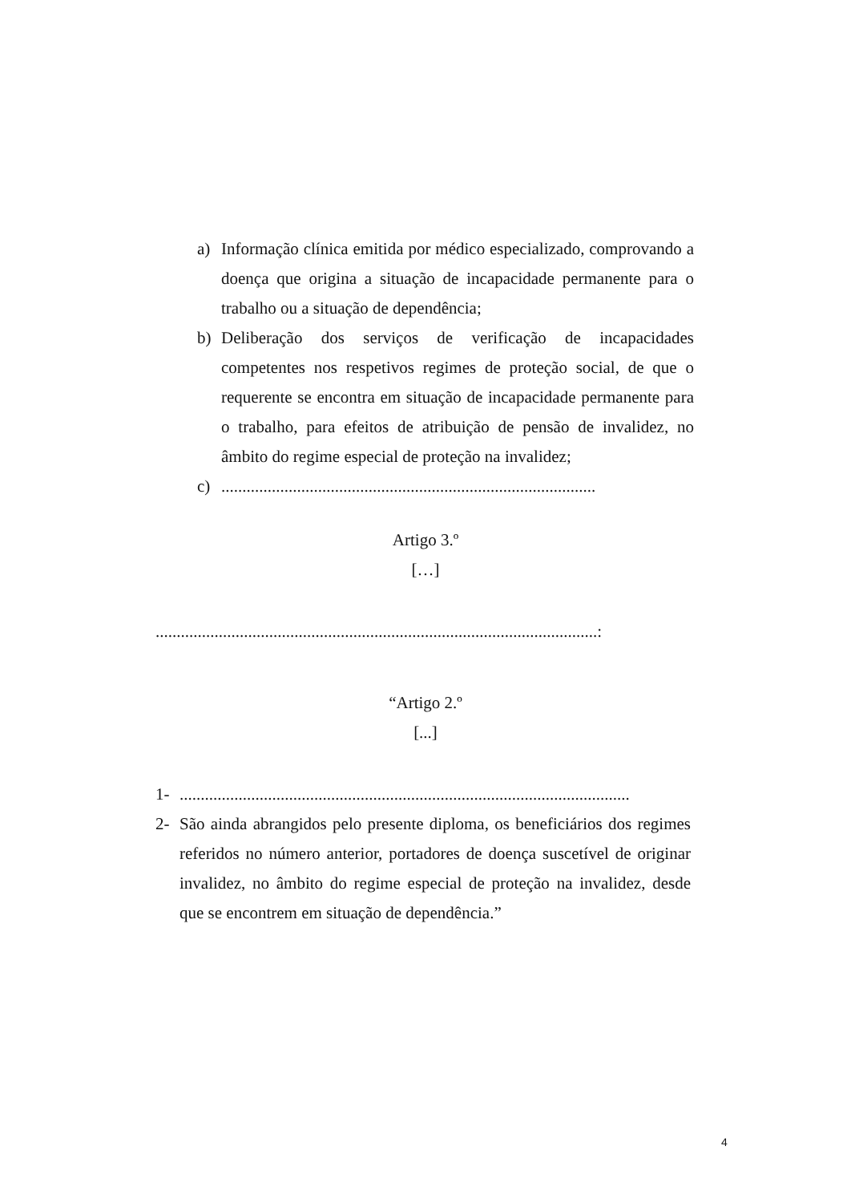a) Informação clínica emitida por médico especializado, comprovando a doença que origina a situação de incapacidade permanente para o trabalho ou a situação de dependência;
b) Deliberação dos serviços de verificação de incapacidades competentes nos respetivos regimes de proteção social, de que o requerente se encontra em situação de incapacidade permanente para o trabalho, para efeitos de atribuição de pensão de invalidez, no âmbito do regime especial de proteção na invalidez;
c).........................................................................................
Artigo 3.º
[…]
.........................................................................................................:
“Artigo 2.º
[...]
1-...........................................................................................................
2- São ainda abrangidos pelo presente diploma, os beneficiários dos regimes referidos no número anterior, portadores de doença suscetível de originar invalidez, no âmbito do regime especial de proteção na invalidez, desde que se encontrem em situação de dependência.”
4